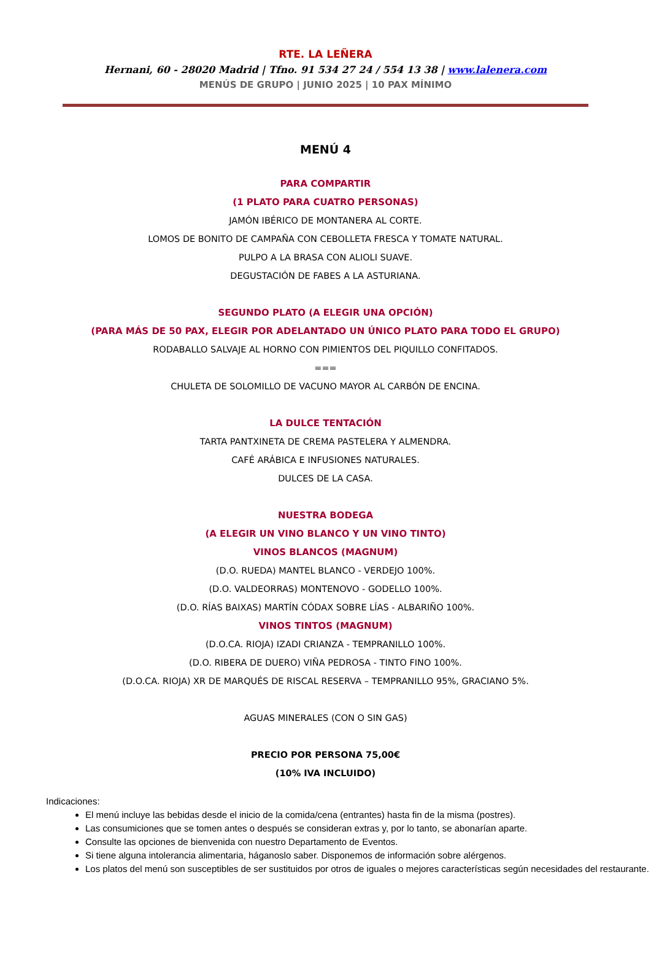RTE. LA LEÑERA
Hernani, 60 - 28020 Madrid | Tfno. 91 534 27 24 / 554 13 38 | www.lalenera.com
MENÚS DE GRUPO | JUNIO 2025 | 10 PAX MÍNIMO
MENÚ 4
PARA COMPARTIR
(1 PLATO PARA CUATRO PERSONAS)
JAMÓN IBÉRICO DE MONTANERA AL CORTE.
LOMOS DE BONITO DE CAMPAÑA CON CEBOLLETA FRESCA Y TOMATE NATURAL.
PULPO A LA BRASA CON ALIOLI SUAVE.
DEGUSTACIÓN DE FABES A LA ASTURIANA.
SEGUNDO PLATO (A ELEGIR UNA OPCIÓN)
(PARA MÁS DE 50 PAX, ELEGIR POR ADELANTADO UN ÚNICO PLATO PARA TODO EL GRUPO)
RODABALLO SALVAJE AL HORNO CON PIMIENTOS DEL PIQUILLO CONFITADOS.
===
CHULETA DE SOLOMILLO DE VACUNO MAYOR AL CARBÓN DE ENCINA.
LA DULCE TENTACIÓN
TARTA PANTXINETA DE CREMA PASTELERA Y ALMENDRA.
CAFÉ ARÁBICA E INFUSIONES NATURALES.
DULCES DE LA CASA.
NUESTRA BODEGA
(A ELEGIR UN VINO BLANCO Y UN VINO TINTO)
VINOS BLANCOS (MAGNUM)
(D.O. RUEDA) MANTEL BLANCO - VERDEJO 100%.
(D.O. VALDEORRAS) MONTENOVO - GODELLO 100%.
(D.O. RÍAS BAIXAS) MARTÍN CÓDAX SOBRE LÍAS - ALBARIÑO 100%.
VINOS TINTOS (MAGNUM)
(D.O.CA. RIOJA) IZADI CRIANZA - TEMPRANILLO 100%.
(D.O. RIBERA DE DUERO) VIÑA PEDROSA - TINTO FINO 100%.
(D.O.CA. RIOJA) XR DE MARQUÉS DE RISCAL RESERVA – TEMPRANILLO 95%, GRACIANO 5%.
AGUAS MINERALES (CON O SIN GAS)
PRECIO POR PERSONA 75,00€
(10% IVA INCLUIDO)
Indicaciones:
El menú incluye las bebidas desde el inicio de la comida/cena (entrantes) hasta fin de la misma (postres).
Las consumiciones que se tomen antes o después se consideran extras y, por lo tanto, se abonarían aparte.
Consulte las opciones de bienvenida con nuestro Departamento de Eventos.
Si tiene alguna intolerancia alimentaria, háganoslo saber. Disponemos de información sobre alérgenos.
Los platos del menú son susceptibles de ser sustituidos por otros de iguales o mejores características según necesidades del restaurante.